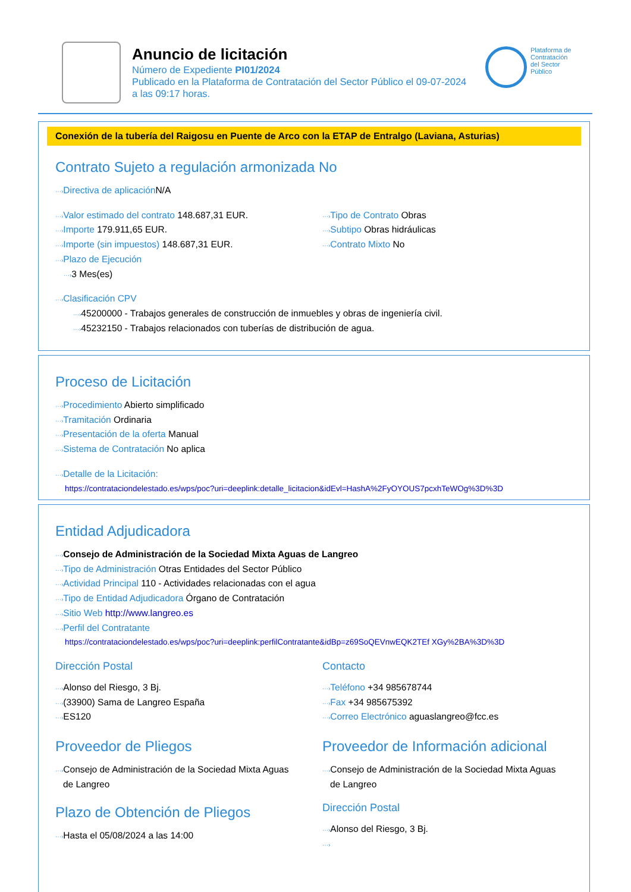Anuncio de licitación
Número de Expediente PI01/2024
Publicado en la Plataforma de Contratación del Sector Público el 09-07-2024
a las 09:17 horas.
Plataforma de Contratación del Sector Público
Conexión de la tubería del Raigosu en Puente de Arco con la ETAP de Entralgo (Laviana, Asturias)
Contrato Sujeto a regulación armonizada No
···›Directiva de aplicación N/A
···›Valor estimado del contrato 148.687,31 EUR.
···›Importe 179.911,65 EUR.
···›Importe (sin impuestos) 148.687,31 EUR.
···›Plazo de Ejecución
···›3 Mes(es)
···›Tipo de Contrato Obras
···›Subtipo Obras hidráulicas
···›Contrato Mixto No
···›Clasificación CPV
···›45200000 - Trabajos generales de construcción de inmuebles y obras de ingeniería civil.
···›45232150 - Trabajos relacionados con tuberías de distribución de agua.
Proceso de Licitación
···›Procedimiento Abierto simplificado
···›Tramitación Ordinaria
···›Presentación de la oferta Manual
···›Sistema de Contratación No aplica
···›Detalle de la Licitación:
https://contrataciondelestado.es/wps/poc?uri=deeplink:detalle_licitacion&idEvl=HashA%2FyOYOUS7pcxhTeWOg%3D%3D
Entidad Adjudicadora
···›Consejo de Administración de la Sociedad Mixta Aguas de Langreo
···›Tipo de Administración Otras Entidades del Sector Público
···›Actividad Principal 110 - Actividades relacionadas con el agua
···›Tipo de Entidad Adjudicadora Órgano de Contratación
···›Sitio Web http://www.langreo.es
···›Perfil del Contratante
https://contrataciondelestado.es/wps/poc?uri=deeplink:perfilContratante&idBp=z69SoQEVnwEQK2TEf XGy%2BA%3D%3D
Dirección Postal
···›Alonso del Riesgo, 3 Bj.
···›(33900) Sama de Langreo España
···›ES120
Proveedor de Pliegos
···›Consejo de Administración de la Sociedad Mixta Aguas
de Langreo
Plazo de Obtención de Pliegos
···›Hasta el 05/08/2024 a las 14:00
Contacto
···›Teléfono +34 985678744
···›Fax +34 985675392
···›Correo Electrónico aguaslangreo@fcc.es
Proveedor de Información adicional
···›Consejo de Administración de la Sociedad Mixta Aguas
de Langreo
Dirección Postal
···›Alonso del Riesgo, 3 Bj.
···›